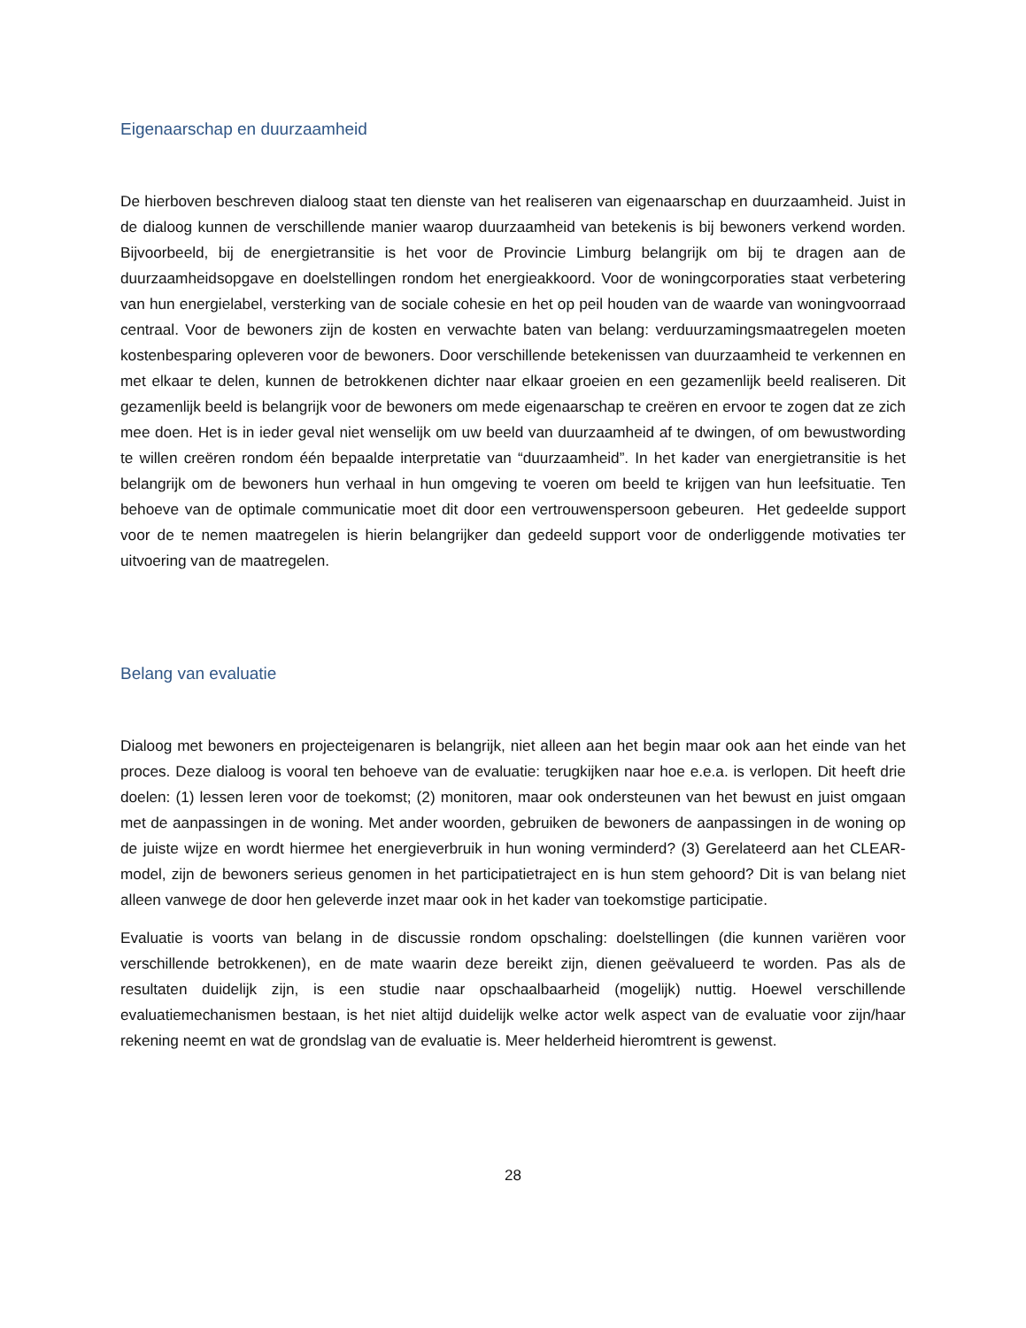Eigenaarschap en duurzaamheid
De hierboven beschreven dialoog staat ten dienste van het realiseren van eigenaarschap en duurzaamheid. Juist in de dialoog kunnen de verschillende manier waarop duurzaamheid van betekenis is bij bewoners verkend worden. Bijvoorbeeld, bij de energietransitie is het voor de Provincie Limburg belangrijk om bij te dragen aan de duurzaamheidsopgave en doelstellingen rondom het energieakkoord. Voor de woningcorporaties staat verbetering van hun energielabel, versterking van de sociale cohesie en het op peil houden van de waarde van woningvoorraad centraal. Voor de bewoners zijn de kosten en verwachte baten van belang: verduurzamingsmaatregelen moeten kostenbesparing opleveren voor de bewoners. Door verschillende betekenissen van duurzaamheid te verkennen en met elkaar te delen, kunnen de betrokkenen dichter naar elkaar groeien en een gezamenlijk beeld realiseren. Dit gezamenlijk beeld is belangrijk voor de bewoners om mede eigenaarschap te creëren en ervoor te zogen dat ze zich mee doen. Het is in ieder geval niet wenselijk om uw beeld van duurzaamheid af te dwingen, of om bewustwording te willen creëren rondom één bepaalde interpretatie van “duurzaamheid”. In het kader van energietransitie is het belangrijk om de bewoners hun verhaal in hun omgeving te voeren om beeld te krijgen van hun leefsituatie. Ten behoeve van de optimale communicatie moet dit door een vertrouwenspersoon gebeuren. Het gedeelde support voor de te nemen maatregelen is hierin belangrijker dan gedeeld support voor de onderliggende motivaties ter uitvoering van de maatregelen.
Belang van evaluatie
Dialoog met bewoners en projecteigenaren is belangrijk, niet alleen aan het begin maar ook aan het einde van het proces. Deze dialoog is vooral ten behoeve van de evaluatie: terugkijken naar hoe e.e.a. is verlopen. Dit heeft drie doelen: (1) lessen leren voor de toekomst; (2) monitoren, maar ook ondersteunen van het bewust en juist omgaan met de aanpassingen in de woning. Met ander woorden, gebruiken de bewoners de aanpassingen in de woning op de juiste wijze en wordt hiermee het energieverbruik in hun woning verminderd? (3) Gerelateerd aan het CLEAR-model, zijn de bewoners serieus genomen in het participatietraject en is hun stem gehoord? Dit is van belang niet alleen vanwege de door hen geleverde inzet maar ook in het kader van toekomstige participatie.
Evaluatie is voorts van belang in de discussie rondom opschaling: doelstellingen (die kunnen variëren voor verschillende betrokkenen), en de mate waarin deze bereikt zijn, dienen geëvalueerd te worden. Pas als de resultaten duidelijk zijn, is een studie naar opschaalbaarheid (mogelijk) nuttig. Hoewel verschillende evaluatiemechanismen bestaan, is het niet altijd duidelijk welke actor welk aspect van de evaluatie voor zijn/haar rekening neemt en wat de grondslag van de evaluatie is. Meer helderheid hieromtrent is gewenst.
28